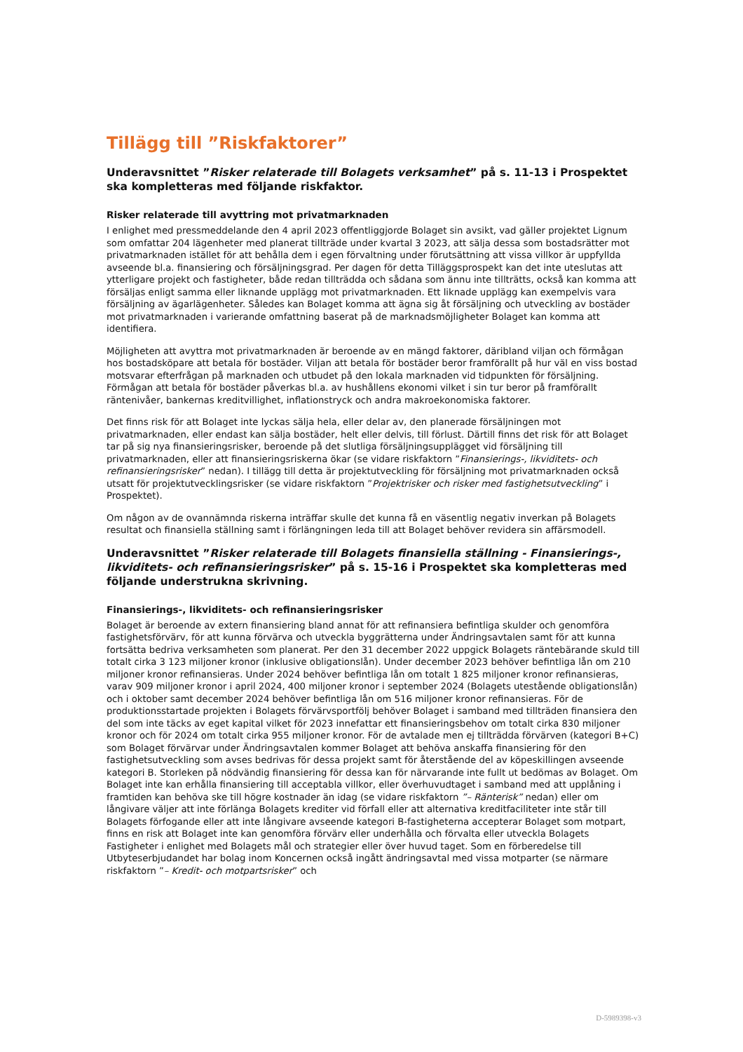Tillägg till ”Riskfaktorer”
Underavsnittet ”Risker relaterade till Bolagets verksamhet” på s. 11-13 i Prospektet ska kompletteras med följande riskfaktor.
Risker relaterade till avyttring mot privatmarknaden
I enlighet med pressmeddelande den 4 april 2023 offentliggjorde Bolaget sin avsikt, vad gäller projektet Lignum som omfattar 204 lägenheter med planerat tillträde under kvartal 3 2023, att sälja dessa som bostadsrätter mot privatmarknaden istället för att behålla dem i egen förvaltning under förutsättning att vissa villkor är uppfyllda avseende bl.a. finansiering och försäljningsgrad. Per dagen för detta Tilläggsprospekt kan det inte uteslutas att ytterligare projekt och fastigheter, både redan tillträdda och sådana som ännu inte tillträtts, också kan komma att försäljas enligt samma eller liknande upplägg mot privatmarknaden. Ett liknade upplägg kan exempelvis vara försäljning av ägarlägenheter. Således kan Bolaget komma att ägna sig åt försäljning och utveckling av bostäder mot privatmarknaden i varierande omfattning baserat på de marknadsmöjligheter Bolaget kan komma att identifiera.
Möjligheten att avyttra mot privatmarknaden är beroende av en mängd faktorer, däribland viljan och förmågan hos bostadsköpare att betala för bostäder. Viljan att betala för bostäder beror framförallt på hur väl en viss bostad motsvarar efterfrågan på marknaden och utbudet på den lokala marknaden vid tidpunkten för försäljning. Förmågan att betala för bostäder påverkas bl.a. av hushållens ekonomi vilket i sin tur beror på framförallt räntenivåer, bankernas kreditvillighet, inflationstryck och andra makroekonomiska faktorer.
Det finns risk för att Bolaget inte lyckas sälja hela, eller delar av, den planerade försäljningen mot privatmarknaden, eller endast kan sälja bostäder, helt eller delvis, till förlust. Därtill finns det risk för att Bolaget tar på sig nya finansieringsrisker, beroende på det slutliga försäljningsupplägget vid försäljning till privatmarknaden, eller att finansieringsriskerna ökar (se vidare riskfaktorn ”Finansierings-, likviditets- och refinansieringsrisker” nedan). I tillägg till detta är projektutveckling för försäljning mot privatmarknaden också utsatt för projektutvecklingsrisker (se vidare riskfaktorn ”Projektrisker och risker med fastighetsutveckling” i Prospektet).
Om någon av de ovannämnda riskerna inträffar skulle det kunna få en väsentlig negativ inverkan på Bolagets resultat och finansiella ställning samt i förlängningen leda till att Bolaget behöver revidera sin affärsmodell.
Underavsnittet ”Risker relaterade till Bolagets finansiella ställning - Finansierings-, likviditets- och refinansieringsrisker” på s. 15-16 i Prospektet ska kompletteras med följande understrukna skrivning.
Finansierings-, likviditets- och refinansieringsrisker
Bolaget är beroende av extern finansiering bland annat för att refinansiera befintliga skulder och genomföra fastighetsförvärv, för att kunna förvärva och utveckla byggrätterna under Ändringsavtalen samt för att kunna fortsätta bedriva verksamheten som planerat. Per den 31 december 2022 uppgick Bolagets räntebärande skuld till totalt cirka 3 123 miljoner kronor (inklusive obligationslån). Under december 2023 behöver befintliga lån om 210 miljoner kronor refinansieras. Under 2024 behöver befintliga lån om totalt 1 825 miljoner kronor refinansieras, varav 909 miljoner kronor i april 2024, 400 miljoner kronor i september 2024 (Bolagets utestående obligationslån) och i oktober samt december 2024 behöver befintliga lån om 516 miljoner kronor refinansieras. För de produktionsstartade projekten i Bolagets förvärvsportfölj behöver Bolaget i samband med tillträden finansiera den del som inte täcks av eget kapital vilket för 2023 innefattar ett finansieringsbehov om totalt cirka 830 miljoner kronor och för 2024 om totalt cirka 955 miljoner kronor. För de avtalade men ej tillträdda förvärven (kategori B+C) som Bolaget förvärvar under Ändringsavtalen kommer Bolaget att behöva anskaffa finansiering för den fastighetsutveckling som avses bedrivas för dessa projekt samt för återstående del av köpeskillingen avseende kategori B. Storleken på nödvändig finansiering för dessa kan för närvarande inte fullt ut bedömas av Bolaget. Om Bolaget inte kan erhålla finansiering till acceptabla villkor, eller överhuvudtaget i samband med att upplåning i framtiden kan behöva ske till högre kostnader än idag (se vidare riskfaktorn ”– Ränterisk” nedan) eller om långivare väljer att inte förlänga Bolagets krediter vid förfall eller att alternativa kreditfaciliteter inte står till Bolagets förfogande eller att inte långivare avseende kategori B-fastigheterna accepterar Bolaget som motpart, finns en risk att Bolaget inte kan genomföra förvärv eller underhålla och förvalta eller utveckla Bolagets Fastigheter i enlighet med Bolagets mål och strategier eller över huvud taget. Som en förberedelse till Utbyteserbjudandet har bolag inom Koncernen också ingått ändringsavtal med vissa motparter (se närmare riskfaktorn ”– Kredit- och motpartsrisker” och
D-5989398-v3